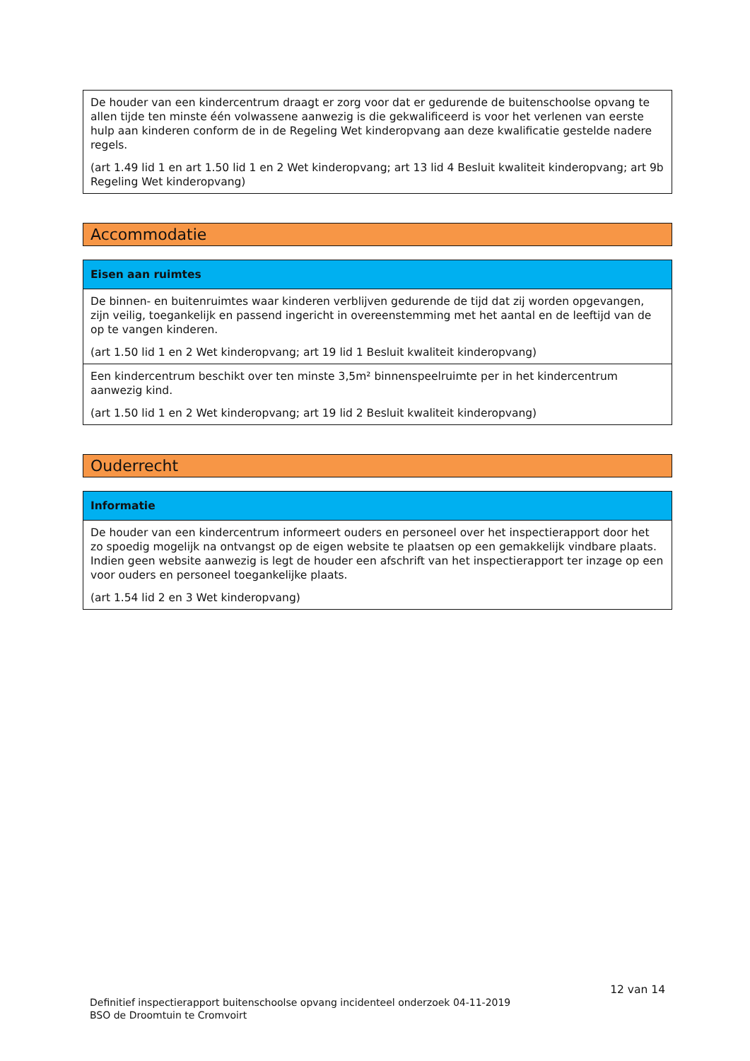| De houder van een kindercentrum draagt er zorg voor dat er gedurende de buitenschoolse opvang te allen tijde ten minste één volwassene aanwezig is die gekwalificeerd is voor het verlenen van eerste hulp aan kinderen conform de in de Regeling Wet kinderopvang aan deze kwalificatie gestelde nadere regels. (art 1.49 lid 1 en art 1.50 lid 1 en 2 Wet kinderopvang; art 13 lid 4 Besluit kwaliteit kinderopvang; art 9b Regeling Wet kinderopvang) |
Accommodatie
| Eisen aan ruimtes |
| --- |
| De binnen- en buitenruimtes waar kinderen verblijven gedurende de tijd dat zij worden opgevangen, zijn veilig, toegankelijk en passend ingericht in overeenstemming met het aantal en de leeftijd van de op te vangen kinderen. (art 1.50 lid 1 en 2 Wet kinderopvang; art 19 lid 1 Besluit kwaliteit kinderopvang) |
| Een kindercentrum beschikt over ten minste 3,5m² binnenspeelruimte per in het kindercentrum aanwezig kind. (art 1.50 lid 1 en 2 Wet kinderopvang; art 19 lid 2 Besluit kwaliteit kinderopvang) |
Ouderrecht
| Informatie |
| --- |
| De houder van een kindercentrum informeert ouders en personeel over het inspectierapport door het zo spoedig mogelijk na ontvangst op de eigen website te plaatsen op een gemakkelijk vindbare plaats. Indien geen website aanwezig is legt de houder een afschrift van het inspectierapport ter inzage op een voor ouders en personeel toegankelijke plaats. (art 1.54 lid 2 en 3 Wet kinderopvang) |
12 van 14
Definitief inspectierapport buitenschoolse opvang incidenteel onderzoek 04-11-2019
BSO de Droomtuin te Cromvoirt